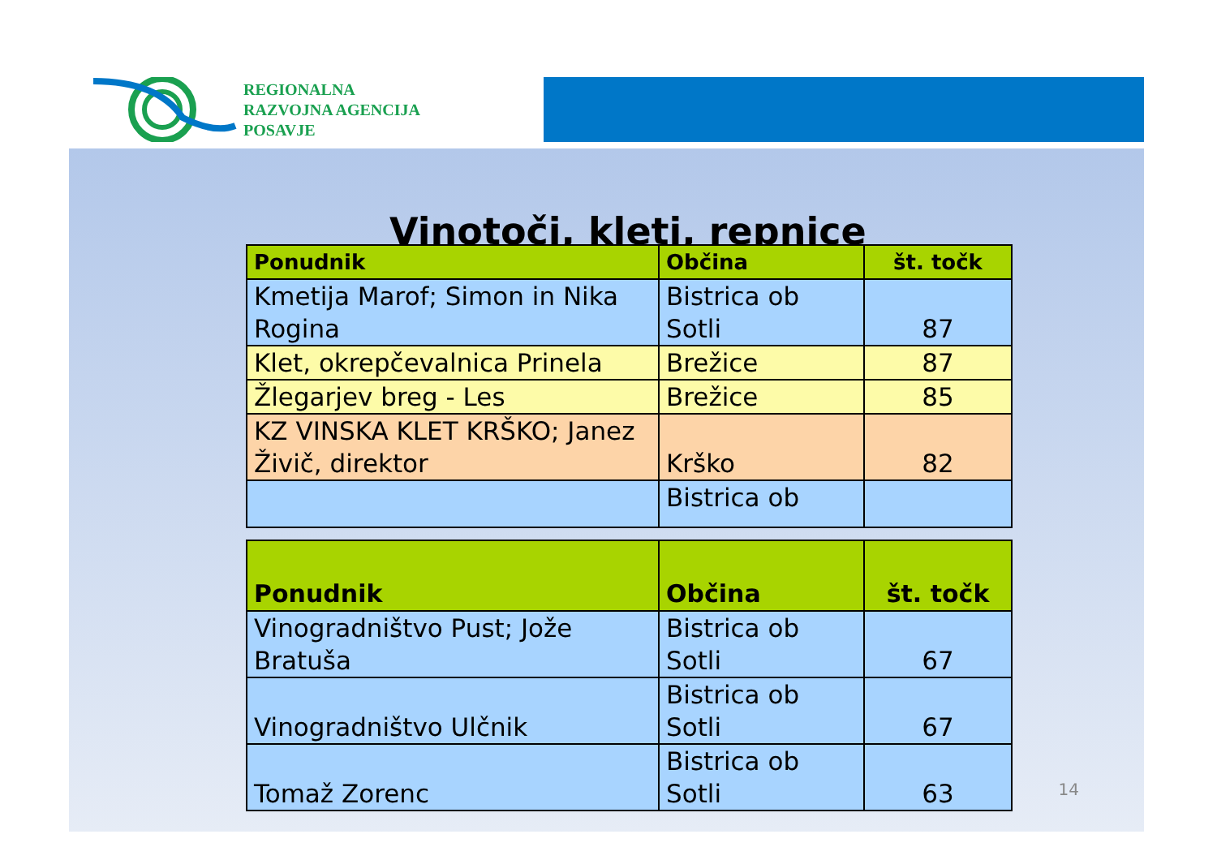REGIONALNA
RAZVOJNA AGENCIJA
POSAVJE
Vinotoči, kleti, repnice
| Ponudnik | Občina | št. točk |
| --- | --- | --- |
| Kmetija Marof; Simon in Nika Rogina | Bistrica ob Sotli | 87 |
| Klet, okrepčevalnica Prinela | Brežice | 87 |
| Žlegarjev breg - Les | Brežice | 85 |
| KZ VINSKA KLET KRŠKO; Janez Živič, direktor | Krško | 82 |
| | Bistrica ob | |
| Ponudnik | Občina | št. točk |
| --- | --- | --- |
| Vinogradništvo Pust; Jože Bratuša | Bistrica ob Sotli | 67 |
| Vinogradništvo Ulčnik | Bistrica ob Sotli | 67 |
| Tomaž Zorenc | Bistrica ob Sotli | 63 |
14